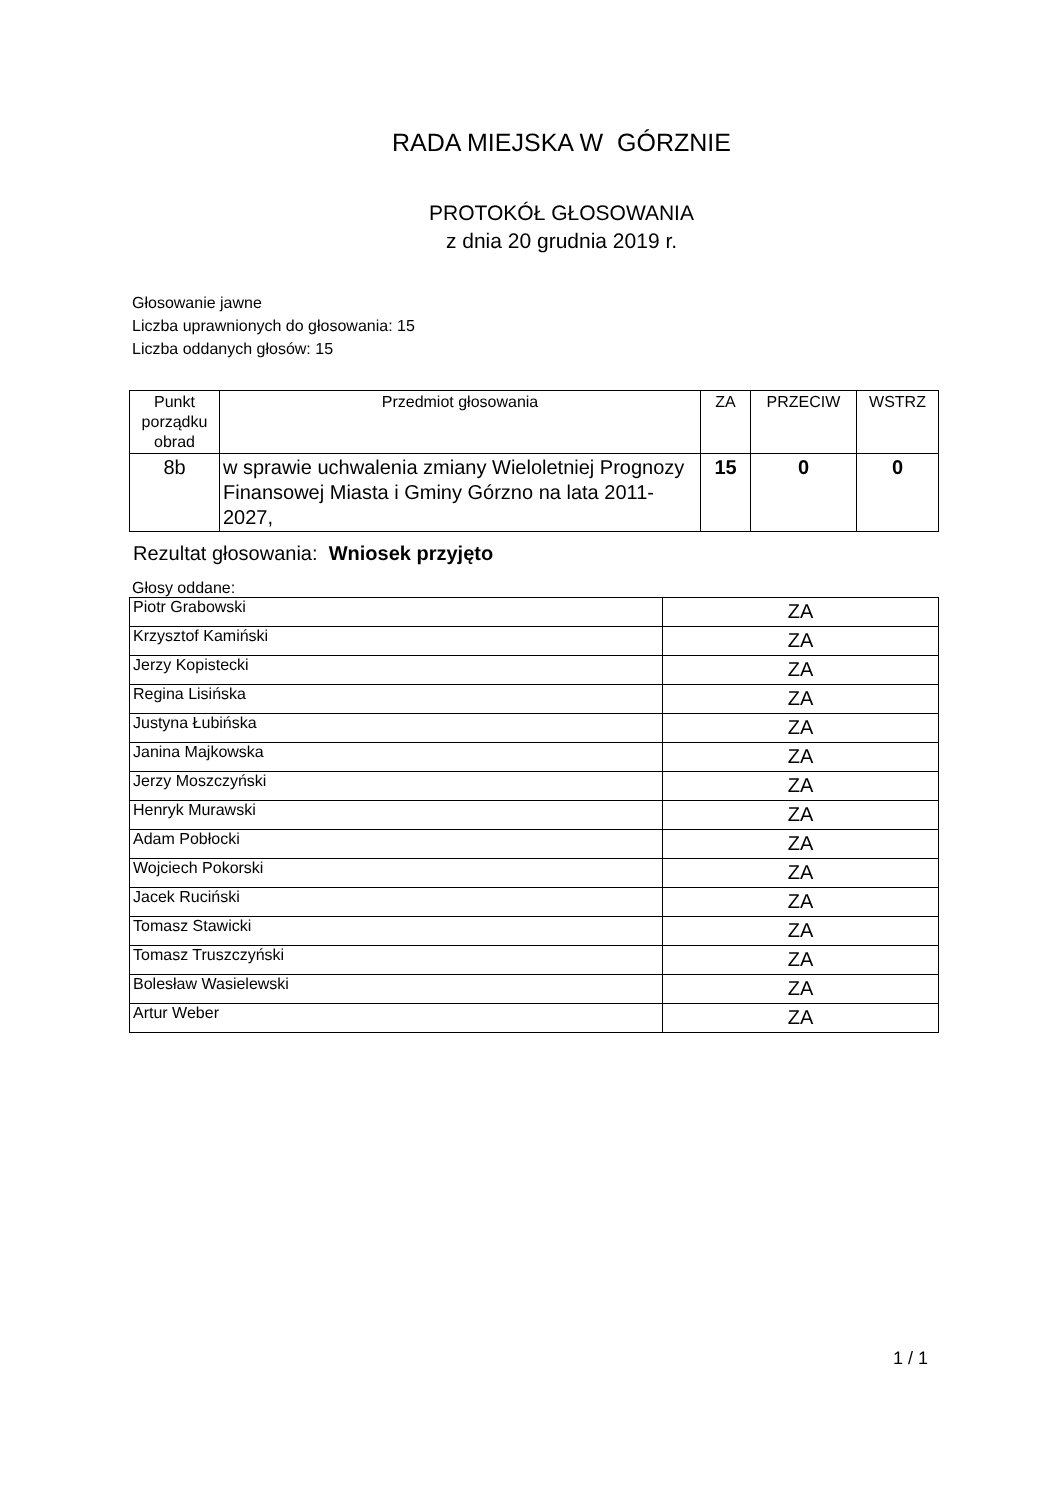RADA MIEJSKA W GÓRZNIE
PROTOKÓŁ GŁOSOWANIA
z dnia 20 grudnia 2019 r.
Głosowanie jawne
Liczba uprawnionych do głosowania: 15
Liczba oddanych głosów: 15
| Punkt porządku obrad | Przedmiot głosowania | ZA | PRZECIW | WSTRZ |
| --- | --- | --- | --- | --- |
| 8b | w sprawie uchwalenia zmiany Wieloletniej Prognozy Finansowej Miasta i Gminy Górzno na lata 2011-2027, | 15 | 0 | 0 |
Rezultat głosowania: Wniosek przyjęto
Głosy oddane:
| Piotr Grabowski | ZA |
| Krzysztof Kamiński | ZA |
| Jerzy Kopistecki | ZA |
| Regina Lisińska | ZA |
| Justyna Łubińska | ZA |
| Janina Majkowska | ZA |
| Jerzy Moszczyński | ZA |
| Henryk Murawski | ZA |
| Adam Pobłocki | ZA |
| Wojciech Pokorski | ZA |
| Jacek Ruciński | ZA |
| Tomasz Stawicki | ZA |
| Tomasz Truszczyński | ZA |
| Bolesław Wasielewski | ZA |
| Artur Weber | ZA |
1 / 1